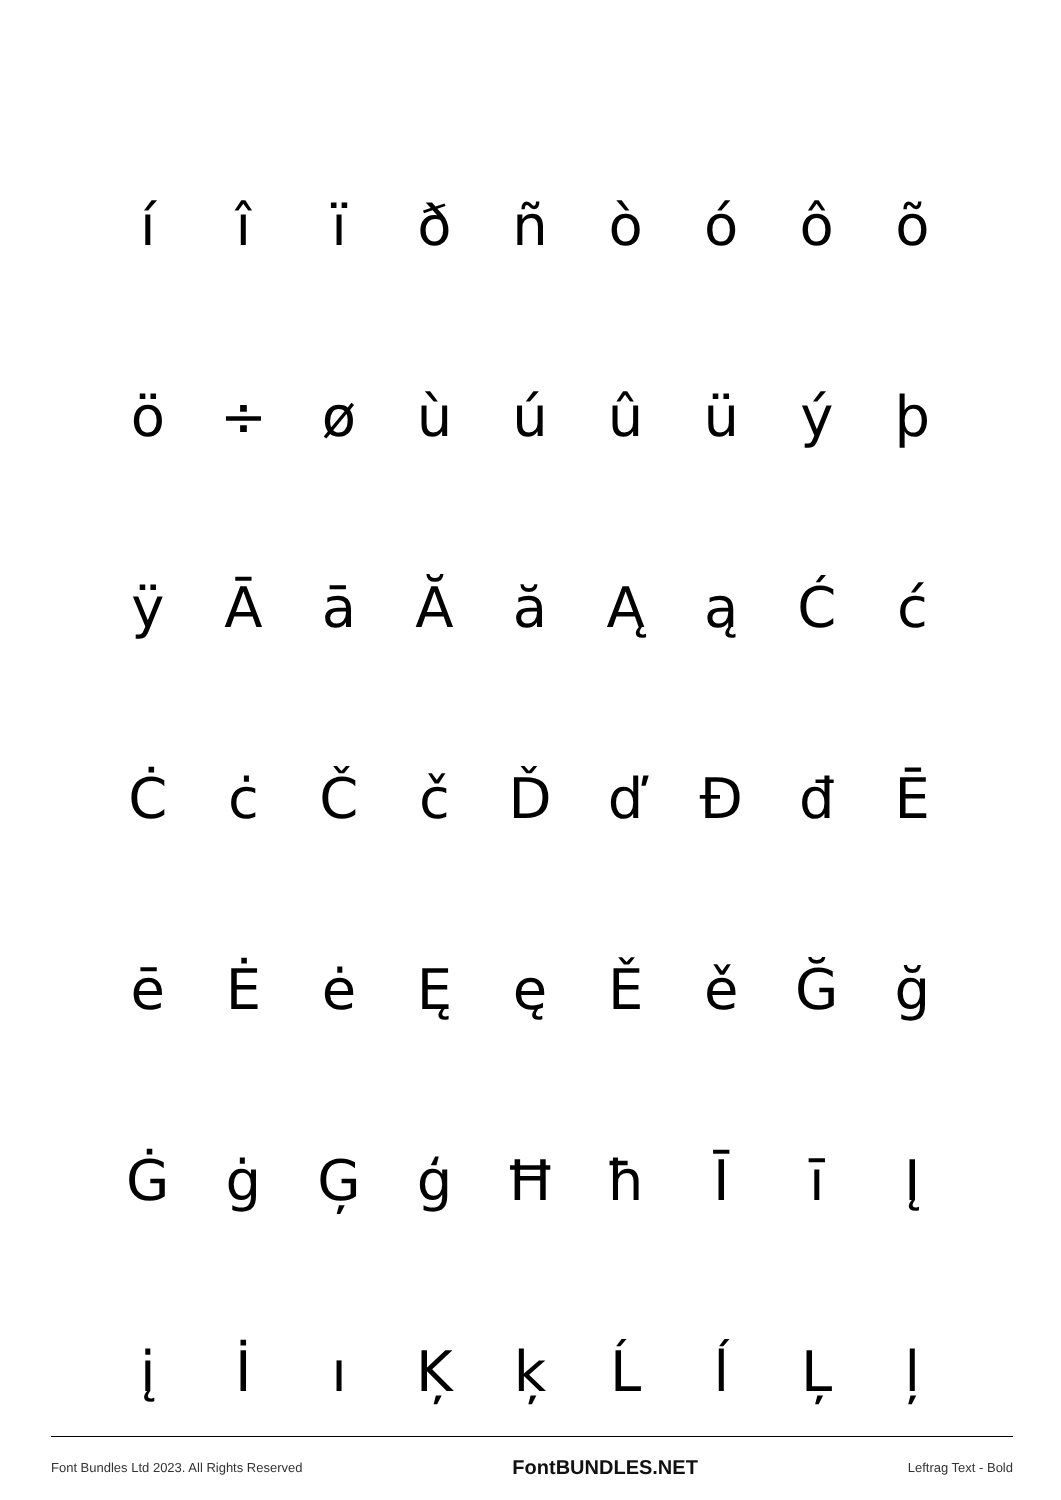í î ï ð ñ ò ó ô õ
ö ÷ ø ù ú û ü ý þ
ÿ Ā ā Ă ă Ą ą Ć ć
Ċ ċ Č č Ď ď Đ đ Ē
ē Ė ė Ę ę Ě ě Ğ ğ
Ġ ġ Ģ ģ Ħ ħ Ī ī Į
į İ ı Ķ ķ Ĺ ĺ Ļ ļ
Font Bundles Ltd 2023. All Rights Reserved FontBUNDLES.NET Leftrag Text - Bold